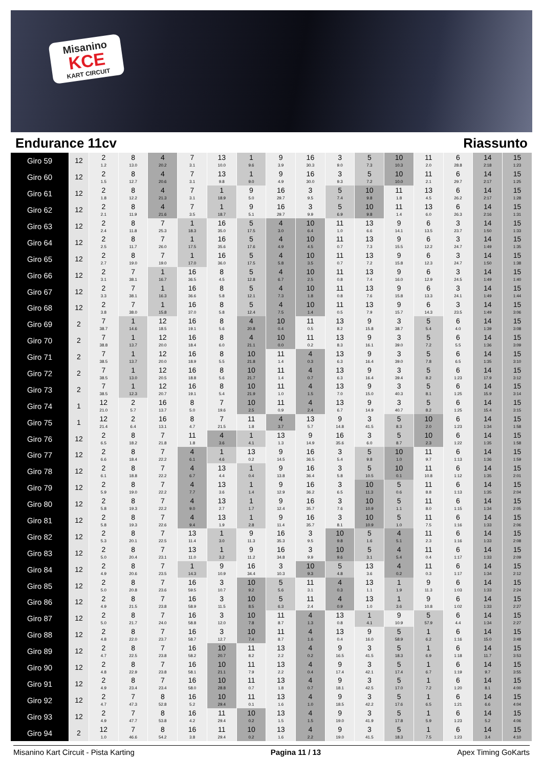Misanino
KCE
KART CIRCUIT
Endurance 11cv Riassunto
| Giro 59 | 12 | 2 1.2 | 8 13.0 | 4 20.2 | 7 3.1 | 13 10.0 | 1 9.6 | 9 3.9 | 16 30.3 | 3 9.0 | 5 7.3 | 10 10.3 | 11 2.0 | 6 28.8 | 14 2:18 | 15 1:23 |
| Giro 60 | 12 | 2 1.5 | 8 12.7 | 4 20.6 | 7 3.1 | 13 9.8 | 1 9.0 | 9 4.9 | 16 30.0 | 3 9.3 | 5 7.2 | 10 10.0 | 11 2.1 | 6 29.7 | 14 2:17 | 15 1:25 |
| Giro 61 | 12 | 2 1.8 | 8 12.2 | 4 21.3 | 7 3.1 | 1 18.9 | 9 5.0 | 16 29.7 | 3 9.5 | 5 7.4 | 10 9.8 | 11 1.8 | 13 4.5 | 6 26.2 | 14 2:17 | 15 1:28 |
| Giro 62 | 12 | 2 2.1 | 8 11.9 | 4 21.6 | 7 3.5 | 1 18.7 | 9 5.1 | 16 29.7 | 3 9.9 | 5 6.9 | 10 9.8 | 11 1.4 | 13 6.0 | 6 26.3 | 14 2:16 | 15 1:31 |
| Giro 63 | 12 | 2 2.4 | 8 11.8 | 7 25.3 | 1 18.3 | 16 35.0 | 5 17.5 | 4 3.0 | 10 6.4 | 11 1.0 | 13 6.6 | 9 14.1 | 6 13.5 | 3 23.7 | 14 1:50 | 15 1:33 |
| Giro 64 | 12 | 2 2.5 | 8 11.7 | 7 26.0 | 1 17.5 | 16 35.6 | 5 17.6 | 4 4.9 | 10 4.5 | 11 0.7 | 13 7.3 | 9 15.5 | 6 12.2 | 3 24.7 | 14 1:49 | 15 1:35 |
| Giro 65 | 12 | 2 2.7 | 8 19.0 | 7 19.0 | 1 17.0 | 16 36.0 | 5 17.5 | 4 5.8 | 10 3.5 | 11 0.7 | 13 7.2 | 9 15.8 | 6 12.3 | 3 24.7 | 14 1:50 | 15 1:38 |
| Giro 66 | 12 | 2 3.1 | 7 38.1 | 1 16.7 | 16 36.5 | 8 4.5 | 5 12.8 | 4 6.7 | 10 2.5 | 11 0.8 | 13 7.4 | 9 16.0 | 6 12.9 | 3 24.5 | 14 1:49 | 15 1:40 |
| Giro 67 | 12 | 2 3.3 | 7 38.1 | 1 16.3 | 16 36.6 | 8 5.8 | 5 12.1 | 4 7.3 | 10 1.8 | 11 0.8 | 13 7.6 | 9 15.8 | 6 13.3 | 3 24.1 | 14 1:49 | 15 1:44 |
| Giro 68 | 12 | 2 3.8 | 7 38.0 | 1 15.8 | 16 37.0 | 8 5.8 | 5 12.4 | 4 7.5 | 10 1.4 | 11 0.5 | 13 7.9 | 9 15.7 | 6 14.3 | 3 23.5 | 14 1:49 | 15 3:06 |
| Giro 69 | 2 | 7 38.7 | 1 14.6 | 12 18.5 | 16 19.1 | 8 5.6 | 4 20.8 | 10 0.4 | 11 0.5 | 13 8.2 | 9 15.8 | 3 38.7 | 5 5.4 | 6 4.0 | 14 1:39 | 15 3:08 |
| Giro 70 | 2 | 7 38.8 | 1 13.7 | 12 20.0 | 16 18.4 | 8 6.0 | 4 21.1 | 10 0.0 | 11 0.2 | 13 8.3 | 9 16.1 | 3 39.0 | 5 7.2 | 6 5.5 | 14 1:36 | 15 3:09 |
| Giro 71 | 2 | 7 38.5 | 1 13.7 | 12 20.0 | 16 18.9 | 8 5.5 | 10 21.8 | 11 1.4 | 4 0.3 | 13 6.3 | 9 16.4 | 3 39.0 | 5 7.8 | 6 6.5 | 14 1:35 | 15 3:10 |
| Giro 72 | 2 | 7 38.5 | 1 13.0 | 12 20.5 | 16 18.8 | 8 5.6 | 10 21.7 | 11 1.4 | 4 0.7 | 13 6.3 | 9 16.4 | 3 39.4 | 5 8.2 | 6 1:23 | 14 17.9 | 15 3:12 |
| Giro 73 | 2 | 7 38.5 | 1 12.3 | 12 20.7 | 16 19.1 | 8 5.4 | 10 21.9 | 11 1.0 | 4 1.5 | 13 7.0 | 9 15.0 | 3 40.3 | 5 8.1 | 6 1:25 | 14 15.9 | 15 3:14 |
| Giro 74 | 1 | 12 21.0 | 2 5.7 | 16 13.7 | 8 5.0 | 7 19.6 | 10 2.5 | 11 0.9 | 4 2.4 | 13 6.7 | 9 14.9 | 3 40.7 | 5 8.2 | 6 1:25 | 14 15.4 | 15 3:15 |
| Giro 75 | 1 | 12 21.4 | 2 6.4 | 16 13.1 | 8 4.7 | 7 21.5 | 11 1.8 | 4 3.7 | 13 5.7 | 9 14.8 | 3 41.5 | 5 8.3 | 10 2.0 | 6 1:23 | 14 1:34 | 15 1:58 |
| Giro 76 | 12 | 2 6.5 | 8 18.2 | 7 21.8 | 11 1.8 | 4 3.6 | 1 4.1 | 13 1.3 | 9 14.9 | 16 35.6 | 3 6.0 | 5 8.7 | 10 2.3 | 6 1:22 | 14 1:35 | 15 1:58 |
| Giro 77 | 12 | 2 6.6 | 8 18.4 | 7 22.2 | 4 6.1 | 1 4.6 | 13 0.2 | 9 14.5 | 16 36.5 | 3 5.4 | 5 9.8 | 10 1.0 | 11 9.7 | 6 1:13 | 14 1:36 | 15 1:59 |
| Giro 78 | 12 | 2 6.1 | 8 18.8 | 7 22.2 | 4 6.7 | 13 4.4 | 1 0.4 | 9 13.8 | 16 36.4 | 3 5.8 | 5 10.5 | 10 0.1 | 11 10.8 | 6 1:12 | 14 1:35 | 15 2:01 |
| Giro 79 | 12 | 2 5.9 | 8 19.0 | 7 22.2 | 4 7.7 | 13 3.6 | 1 1.4 | 9 12.9 | 16 36.2 | 3 6.5 | 10 11.3 | 5 0.6 | 11 8.8 | 6 1:13 | 14 1:35 | 15 2:04 |
| Giro 80 | 12 | 2 5.8 | 8 19.3 | 7 22.2 | 4 9.0 | 13 2.7 | 1 1.7 | 9 12.4 | 16 35.7 | 3 7.6 | 10 10.9 | 5 1.1 | 11 8.0 | 6 1:15 | 14 1:34 | 15 2:05 |
| Giro 81 | 12 | 2 5.8 | 8 19.3 | 7 22.6 | 4 9.4 | 13 1.9 | 1 2.8 | 9 11.4 | 16 35.7 | 3 8.1 | 10 10.9 | 5 1.0 | 11 7.5 | 6 1:16 | 14 1:33 | 15 2:06 |
| Giro 82 | 12 | 2 5.3 | 8 20.1 | 7 22.5 | 13 11.4 | 1 3.0 | 9 11.3 | 16 35.3 | 3 9.5 | 10 9.8 | 5 1.6 | 4 5.1 | 11 2.3 | 6 1:16 | 14 1:33 | 15 2:08 |
| Giro 83 | 12 | 2 5.0 | 8 20.4 | 7 23.1 | 13 11.0 | 1 3.2 | 9 11.2 | 16 34.8 | 3 9.9 | 10 9.6 | 5 3.1 | 4 5.4 | 11 0.4 | 6 1:17 | 14 1:33 | 15 2:09 |
| Giro 84 | 12 | 2 4.9 | 8 20.6 | 7 23.5 | 1 14.3 | 9 10.9 | 16 34.4 | 3 10.3 | 10 9.3 | 5 4.8 | 13 3.6 | 4 0.2 | 11 0.3 | 6 1:17 | 14 1:34 | 15 2:12 |
| Giro 85 | 12 | 2 5.0 | 8 20.8 | 7 23.6 | 16 59.5 | 3 10.7 | 10 9.2 | 5 5.6 | 11 3.1 | 4 0.3 | 13 1.1 | 1 1.9 | 9 11.3 | 6 1:03 | 14 1:33 | 15 2:24 |
| Giro 86 | 12 | 2 4.9 | 8 21.5 | 7 23.8 | 16 58.9 | 3 11.5 | 10 8.5 | 5 6.3 | 11 2.4 | 4 0.9 | 13 1.0 | 1 3.6 | 9 10.8 | 6 1:02 | 14 1:33 | 15 2:27 |
| Giro 87 | 12 | 2 5.0 | 8 21.7 | 7 24.0 | 16 58.8 | 3 12.0 | 10 7.8 | 11 8.7 | 4 1.3 | 13 0.8 | 1 4.1 | 9 10.9 | 5 57.9 | 6 4.4 | 14 1:34 | 15 2:27 |
| Giro 88 | 12 | 2 4.8 | 8 22.0 | 7 23.7 | 16 58.7 | 3 12.7 | 10 7.4 | 11 8.7 | 4 1.6 | 13 0.4 | 9 16.0 | 5 58.9 | 1 6.2 | 6 1:16 | 14 15.0 | 15 3:48 |
| Giro 89 | 12 | 2 4.7 | 8 22.5 | 7 23.8 | 16 58.2 | 10 20.7 | 11 8.2 | 13 2.2 | 4 0.2 | 9 16.5 | 3 41.5 | 5 18.3 | 1 6.9 | 6 1:18 | 14 11.7 | 15 3:53 |
| Giro 90 | 12 | 2 4.8 | 8 22.9 | 7 23.8 | 16 58.1 | 10 21.1 | 11 7.9 | 13 2.2 | 4 0.4 | 9 17.4 | 3 42.1 | 5 17.4 | 1 6.7 | 6 1:19 | 14 9.7 | 15 3:55 |
| Giro 91 | 12 | 2 4.9 | 8 23.4 | 7 23.4 | 16 58.0 | 10 28.8 | 11 0.7 | 13 1.8 | 4 0.7 | 9 18.1 | 3 42.5 | 5 17.0 | 1 7.2 | 6 1:20 | 14 8.1 | 15 4:00 |
| Giro 92 | 12 | 2 4.7 | 7 47.3 | 8 52.8 | 16 5.2 | 10 29.4 | 11 0.1 | 13 1.6 | 4 1.0 | 9 18.5 | 3 42.2 | 5 17.6 | 1 6.5 | 6 1:21 | 14 6.6 | 15 4:04 |
| Giro 93 | 12 | 2 4.9 | 7 47.7 | 8 53.8 | 16 4.2 | 11 29.4 | 10 0.2 | 13 1.5 | 4 1.5 | 9 19.0 | 3 41.9 | 5 17.8 | 1 5.9 | 6 1:23 | 14 5.2 | 15 4:06 |
| Giro 94 | 2 | 12 1.0 | 7 46.6 | 8 54.2 | 16 3.8 | 11 29.4 | 10 0.2 | 13 1.6 | 4 2.2 | 9 19.0 | 3 41.5 | 5 18.3 | 1 7.5 | 6 1:23 | 14 3.4 | 15 4:10 |
Misanino Kart Circuit - Pista Karting Pagina 11 / 13 Apex Timing GoKarts